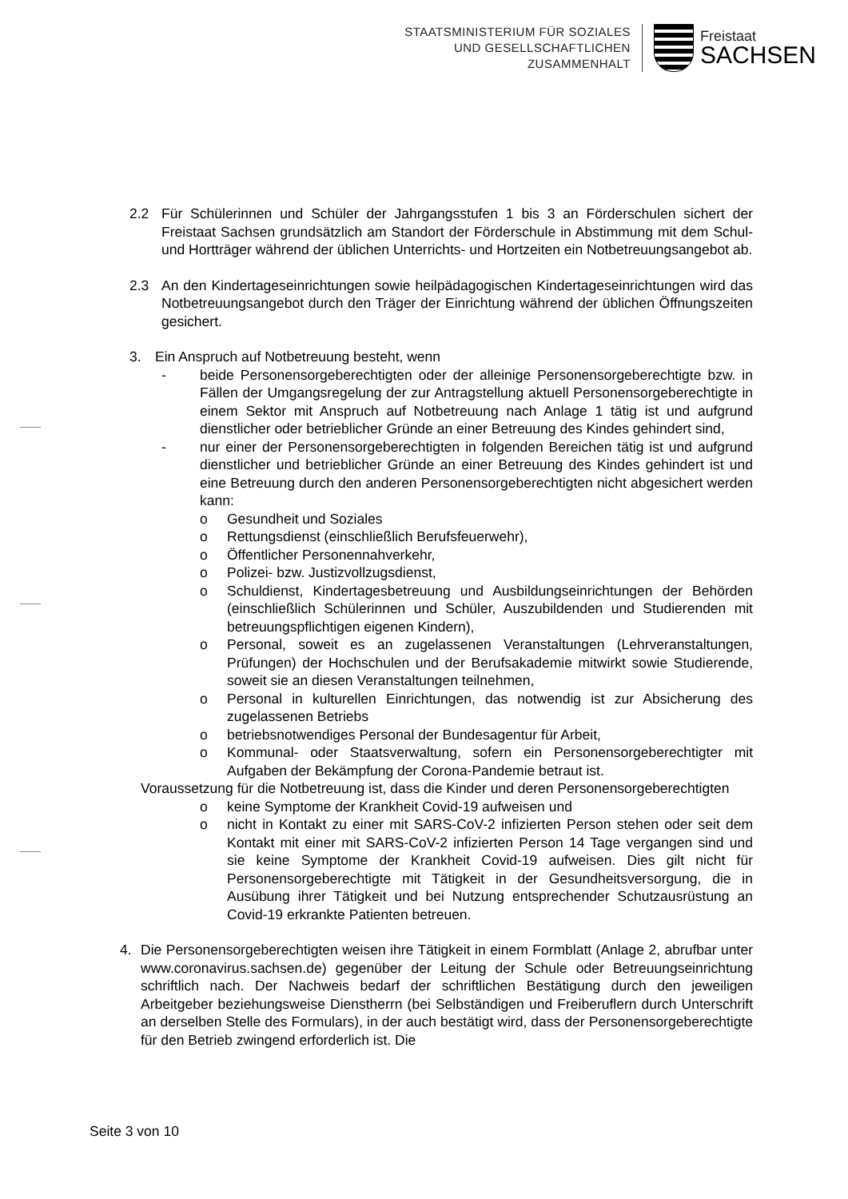STAATSMINISTERIUM FÜR SOZIALES
UND GESELLSCHAFTLICHEN
ZUSAMMENHALT
Freistaat
SACHSEN
2.2 Für Schülerinnen und Schüler der Jahrgangsstufen 1 bis 3 an Förderschulen sichert der Freistaat Sachsen grundsätzlich am Standort der Förderschule in Abstimmung mit dem Schul- und Hortträger während der üblichen Unterrichts- und Hortzeiten ein Notbetreuungsangebot ab.
2.3 An den Kindertageseinrichtungen sowie heilpädagogischen Kindertageseinrichtungen wird das Notbetreuungsangebot durch den Träger der Einrichtung während der üblichen Öffnungszeiten gesichert.
3. Ein Anspruch auf Notbetreuung besteht, wenn
- beide Personensorgeberechtigten oder der alleinige Personensorgeberechtigte bzw. in Fällen der Umgangsregelung der zur Antragstellung aktuell Personensorgeberechtigte in einem Sektor mit Anspruch auf Notbetreuung nach Anlage 1 tätig ist und aufgrund dienstlicher oder betrieblicher Gründe an einer Betreuung des Kindes gehindert sind,
- nur einer der Personensorgeberechtigten in folgenden Bereichen tätig ist und aufgrund dienstlicher und betrieblicher Gründe an einer Betreuung des Kindes gehindert ist und eine Betreuung durch den anderen Personensorgeberechtigten nicht abgesichert werden kann:
o Gesundheit und Soziales
o Rettungsdienst (einschließlich Berufsfeuerwehr),
o Öffentlicher Personennahverkehr,
o Polizei- bzw. Justizvollzugsdienst,
o Schuldienst, Kindertagesbetreuung und Ausbildungseinrichtungen der Behörden (einschließlich Schülerinnen und Schüler, Auszubildenden und Studierenden mit betreuungspflichtigen eigenen Kindern),
o Personal, soweit es an zugelassenen Veranstaltungen (Lehrveranstaltungen, Prüfungen) der Hochschulen und der Berufsakademie mitwirkt sowie Studierende, soweit sie an diesen Veranstaltungen teilnehmen,
o Personal in kulturellen Einrichtungen, das notwendig ist zur Absicherung des zugelassenen Betriebs
o betriebsnotwendiges Personal der Bundesagentur für Arbeit,
o Kommunal- oder Staatsverwaltung, sofern ein Personensorgeberechtigter mit Aufgaben der Bekämpfung der Corona-Pandemie betraut ist.
Voraussetzung für die Notbetreuung ist, dass die Kinder und deren Personensorgeberechtigten
o keine Symptome der Krankheit Covid-19 aufweisen und
o nicht in Kontakt zu einer mit SARS-CoV-2 infizierten Person stehen oder seit dem Kontakt mit einer mit SARS-CoV-2 infizierten Person 14 Tage vergangen sind und sie keine Symptome der Krankheit Covid-19 aufweisen. Dies gilt nicht für Personensorgeberechtigte mit Tätigkeit in der Gesundheitsversorgung, die in Ausübung ihrer Tätigkeit und bei Nutzung entsprechender Schutzausrüstung an Covid-19 erkrankte Patienten betreuen.
4. Die Personensorgeberechtigten weisen ihre Tätigkeit in einem Formblatt (Anlage 2, abrufbar unter www.coronavirus.sachsen.de) gegenüber der Leitung der Schule oder Betreuungseinrichtung schriftlich nach. Der Nachweis bedarf der schriftlichen Bestätigung durch den jeweiligen Arbeitgeber beziehungsweise Dienstherrn (bei Selbständigen und Freiberuflern durch Unterschrift an derselben Stelle des Formulars), in der auch bestätigt wird, dass der Personensorgeberechtigte für den Betrieb zwingend erforderlich ist. Die
Seite 3 von 10